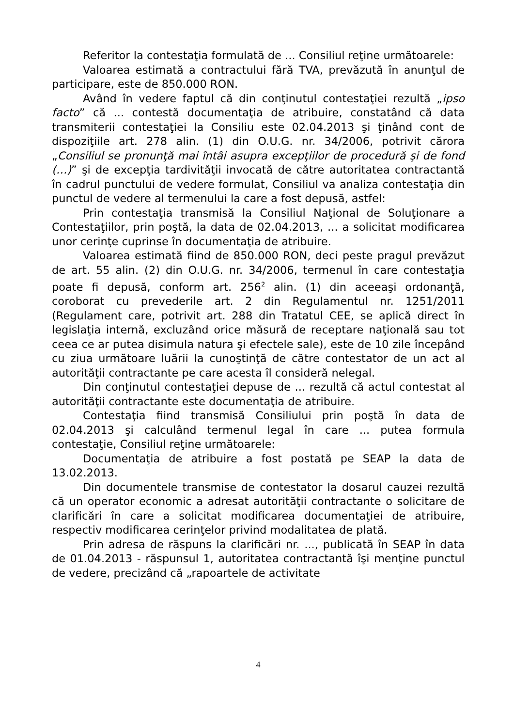Referitor la contestaţia formulată de ... Consiliul reţine următoarele:
Valoarea estimată a contractului fără TVA, prevăzută în anunţul de participare, este de 850.000 RON.
Având în vedere faptul că din conţinutul contestaţiei rezultă „ipso facto” că ... contestă documentaţia de atribuire, constatând că data transmiterii contestaţiei la Consiliu este 02.04.2013 şi ţinând cont de dispoziţiile art. 278 alin. (1) din O.U.G. nr. 34/2006, potrivit cărora „Consiliul se pronunţă mai întâi asupra excepţiilor de procedură şi de fond (…)” şi de excepţia tardivităţii invocată de către autoritatea contractantă în cadrul punctului de vedere formulat, Consiliul va analiza contestaţia din punctul de vedere al termenului la care a fost depusă, astfel:
Prin contestaţia transmisă la Consiliul Naţional de Soluţionare a Contestaţiilor, prin poştă, la data de 02.04.2013, ... a solicitat modificarea unor cerinţe cuprinse în documentaţia de atribuire.
Valoarea estimată fiind de 850.000 RON, deci peste pragul prevăzut de art. 55 alin. (2) din O.U.G. nr. 34/2006, termenul în care contestaţia poate fi depusă, conform art. 256<sup>2</sup> alin. (1) din aceeaşi ordonanţă, coroborat cu prevederile art. 2 din Regulamentul nr. 1251/2011 (Regulament care, potrivit art. 288 din Tratatul CEE, se aplică direct în legislaţia internă, excluzând orice măsură de receptare naţională sau tot ceea ce ar putea disimula natura şi efectele sale), este de 10 zile începând cu ziua următoare luării la cunoştinţă de către contestator de un act al autorităţii contractante pe care acesta îl consideră nelegal.
Din conţinutul contestaţiei depuse de ... rezultă că actul contestat al autorităţii contractante este documentaţia de atribuire.
Contestaţia fiind transmisă Consiliului prin poştă în data de 02.04.2013 şi calculând termenul legal în care ... putea formula contestaţie, Consiliul reţine următoarele:
Documentaţia de atribuire a fost postată pe SEAP la data de 13.02.2013.
Din documentele transmise de contestator la dosarul cauzei rezultă că un operator economic a adresat autorităţii contractante o solicitare de clarificări în care a solicitat modificarea documentaţiei de atribuire, respectiv modificarea cerinţelor privind modalitatea de plată.
Prin adresa de răspuns la clarificări nr. ..., publicată în SEAP în data de 01.04.2013 - răspunsul 1, autoritatea contractantă îşi menţine punctul de vedere, precizând că „rapoartele de activitate
4